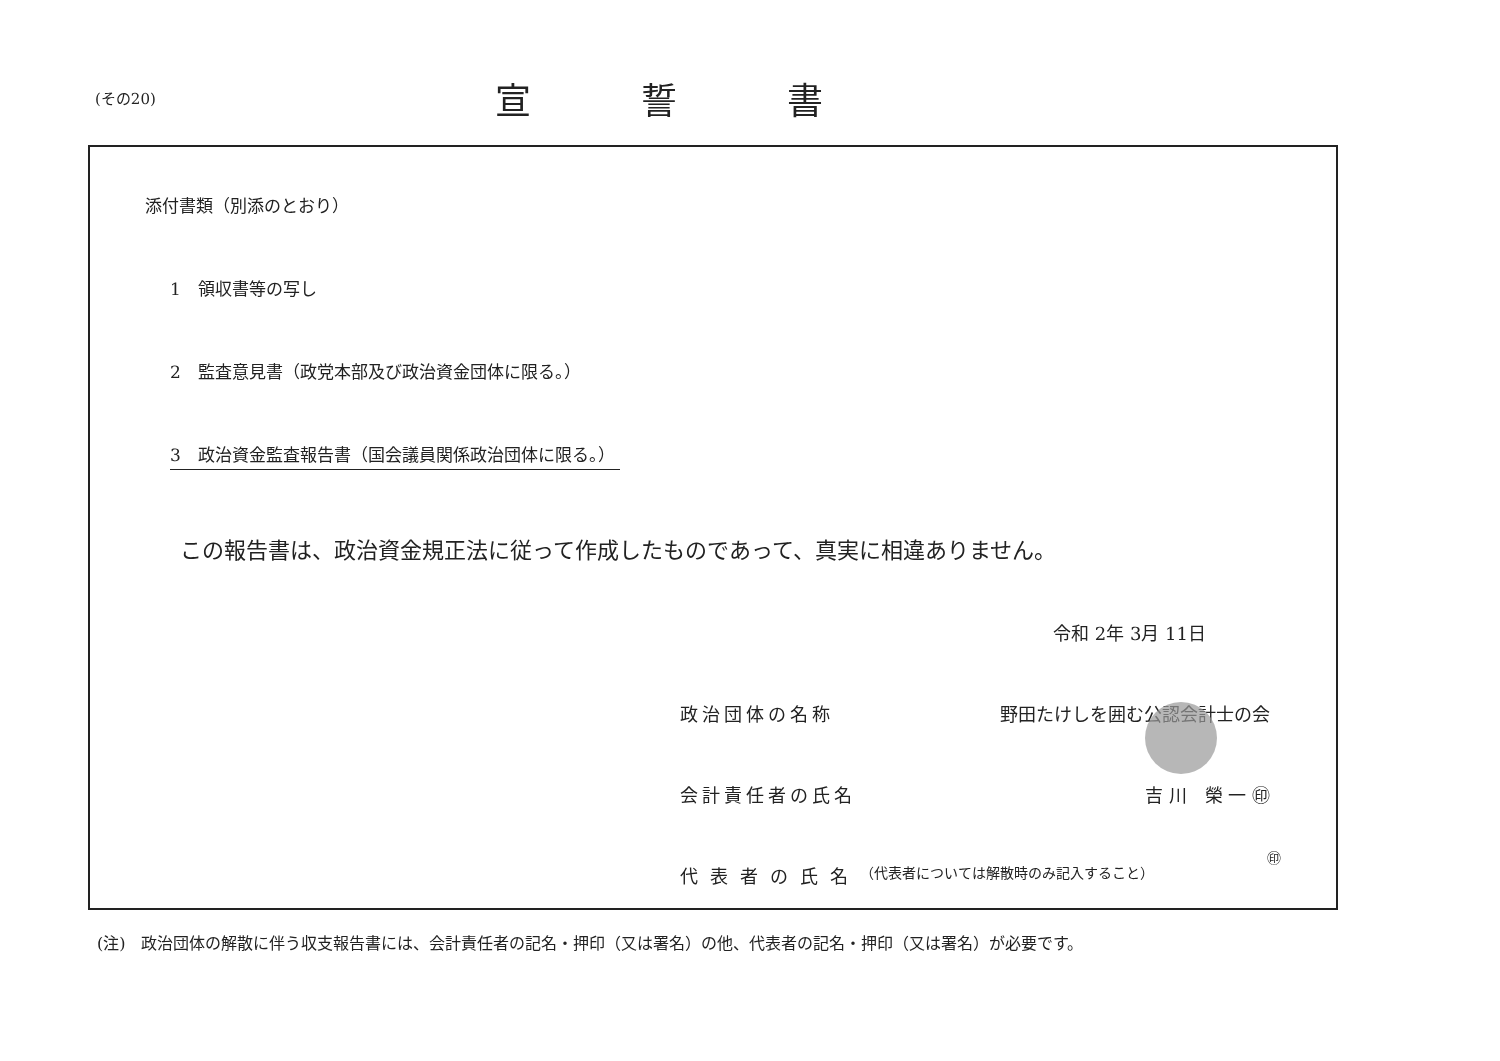(その20)
宣誓書
添付書類（別添のとおり）
1　領収書等の写し
2　監査意見書（政党本部及び政治資金団体に限る。）
3　政治資金監査報告書（国会議員関係政治団体に限る。）
この報告書は、政治資金規正法に従って作成したものであって、真実に相違ありません。
令和 2年 3月 11日
政治団体の名称 野田たけしを囲む公認会計士の会
会計責任者の氏名 吉 川　榮 一 ㊞
代表者の氏名
（代表者については解散時のみ記入すること）
㊞
(注)　政治団体の解散に伴う収支報告書には、会計責任者の記名・押印（又は署名）の他、代表者の記名・押印（又は署名）が必要です。